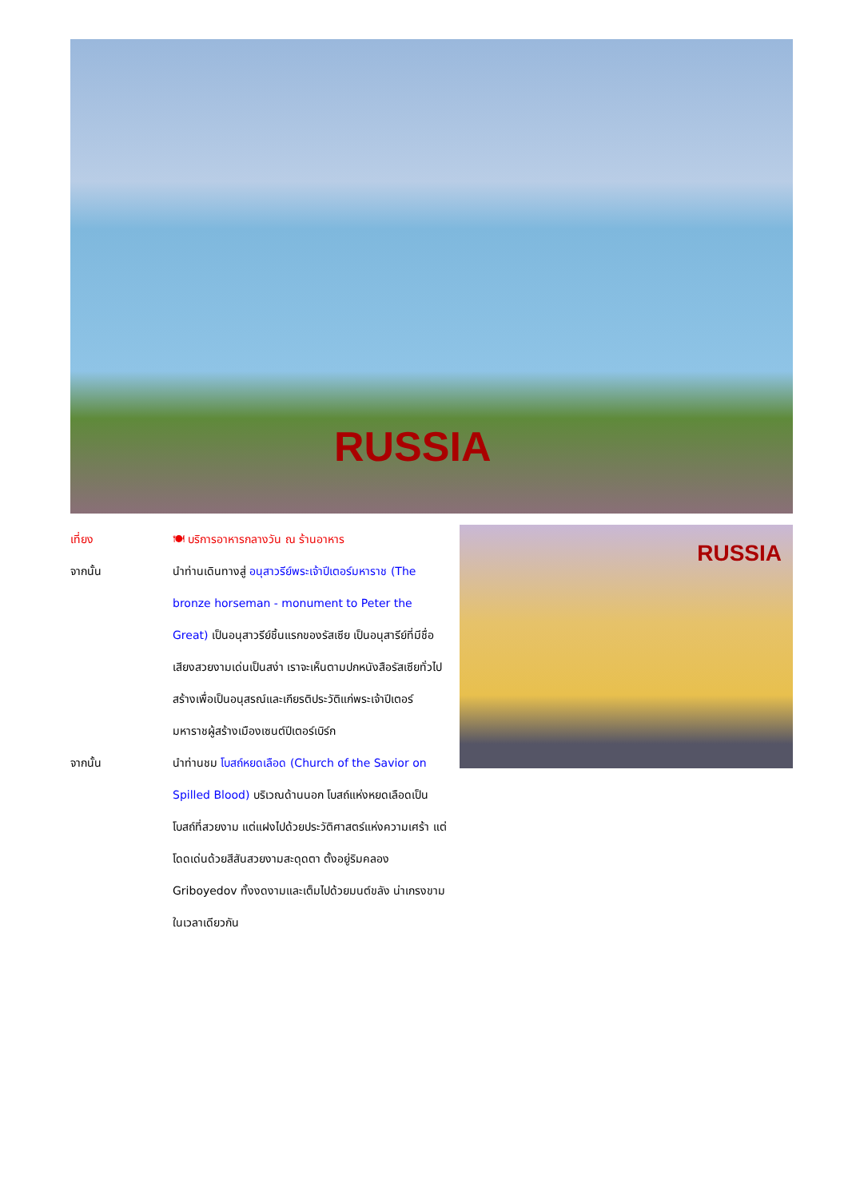RUSSIA
RUSSIA
เที่ยง 🍽 บริการอาหารกลางวัน ณ ร้านอาหาร
จากนั้น นำท่านเดินทางสู่ อนุสาวรีย์พระเจ้าปีเตอร์มหาราช (The bronze horseman - monument to Peter the Great) เป็นอนุสาวรีย์ชิ้นแรกของรัสเซีย เป็นอนุสารีย์ที่มีชื่อเสียงสวยงามเด่นเป็นสง่า เราจะเห็นตามปกหนังสือรัสเซียทั่วไป สร้างเพื่อเป็นอนุสรณ์และเกียรติประวัติแก่พระเจ้าปีเตอร์มหาราชผู้สร้างเมืองเซนต์ปีเตอร์เบิร์ก
จากนั้น นำท่านชม โบสถ์หยดเลือด (Church of the Savior on Spilled Blood) บริเวณด้านนอก โบสถ์แห่งหยดเลือดเป็นโบสถ์ที่สวยงาม แต่แฝงไปด้วยประวัติศาสตร์แห่งความเศร้า แต่โดดเด่นด้วยสีสันสวยงามสะดุดตา ตั้งอยู่ริมคลอง Griboyedov ทั้งงดงามและเต็มไปด้วยมนต์ขลัง น่าเกรงขามในเวลาเดียวกัน